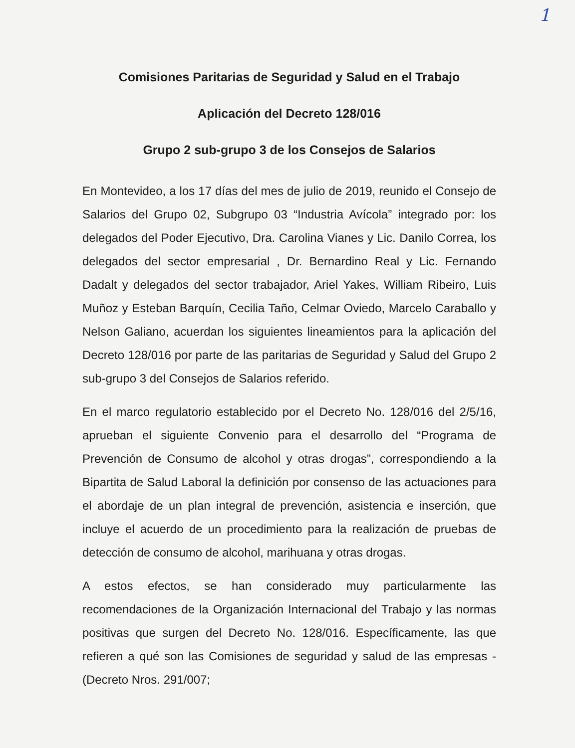1
Comisiones Paritarias de Seguridad y Salud en el Trabajo
Aplicación del Decreto 128/016
Grupo 2 sub-grupo 3 de los Consejos de Salarios
En Montevideo, a los 17 días del mes de julio de 2019, reunido el Consejo de Salarios del Grupo 02, Subgrupo 03 “Industria Avícola” integrado por: los delegados del Poder Ejecutivo, Dra. Carolina Vianes y Lic. Danilo Correa, los delegados del sector empresarial , Dr. Bernardino Real y Lic. Fernando Dadalt y delegados del sector trabajador, Ariel Yakes, William Ribeiro, Luis Muñoz y Esteban Barquín, Cecilia Taño, Celmar Oviedo, Marcelo Caraballo y Nelson Galiano, acuerdan los siguientes lineamientos para la aplicación del Decreto 128/016 por parte de las paritarias de Seguridad y Salud del Grupo 2 sub-grupo 3 del Consejos de Salarios referido.
En el marco regulatorio establecido por el Decreto No. 128/016 del 2/5/16, aprueban el siguiente Convenio para el desarrollo del “Programa de Prevención de Consumo de alcohol y otras drogas”, correspondiendo a la Bipartita de Salud Laboral la definición por consenso de las actuaciones para el abordaje de un plan integral de prevención, asistencia e inserción, que incluye el acuerdo de un procedimiento para la realización de pruebas de detección de consumo de alcohol, marihuana y otras drogas.
A estos efectos, se han considerado muy particularmente las recomendaciones de la Organización Internacional del Trabajo y las normas positivas que surgen del Decreto No. 128/016. Específicamente, las que refieren a qué son las Comisiones de seguridad y salud de las empresas - (Decreto Nros. 291/007;